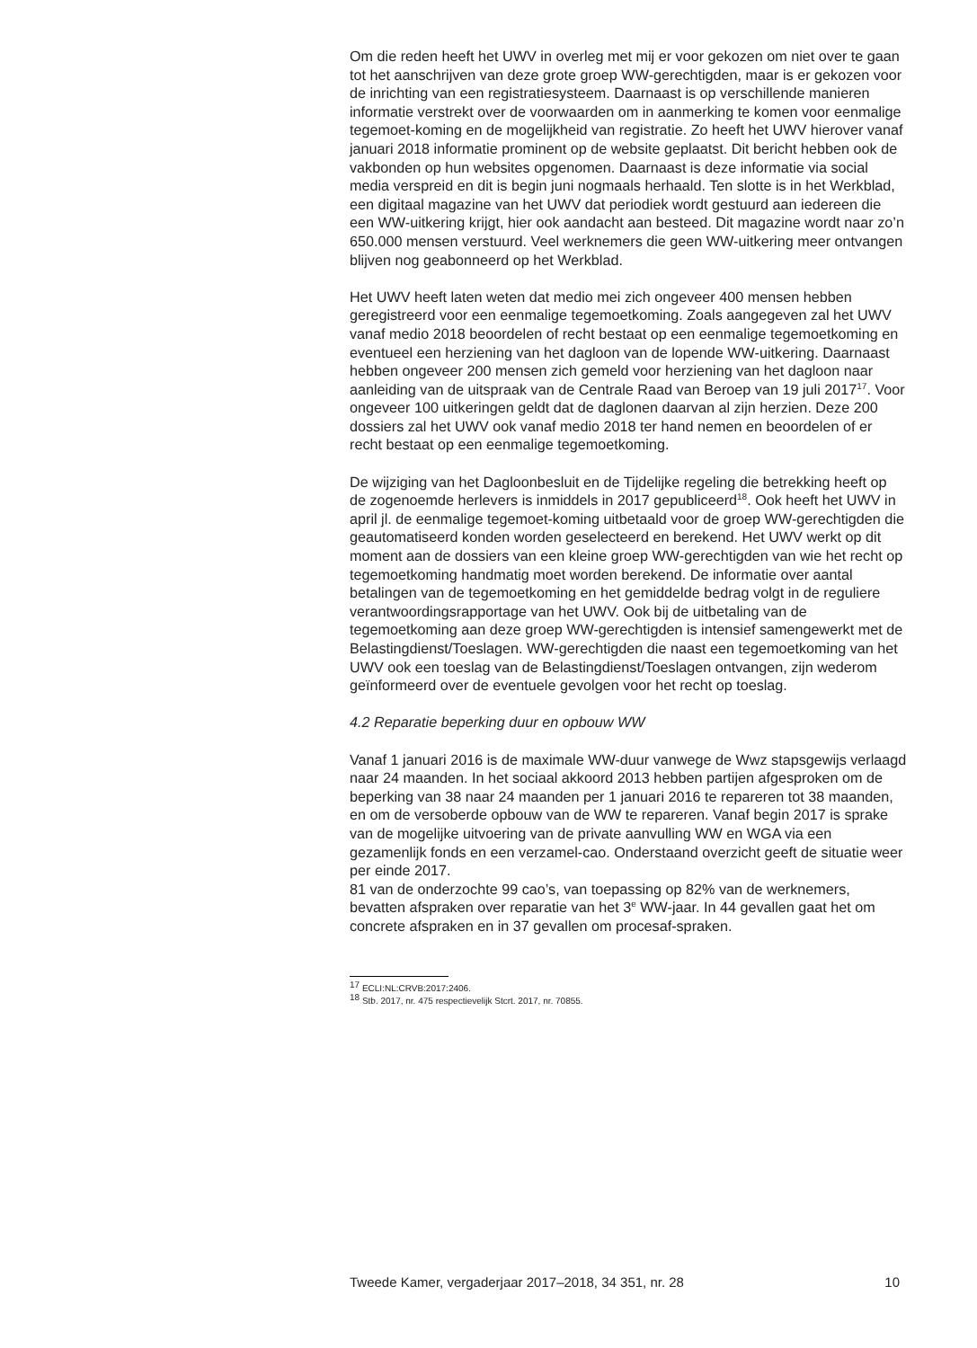Om die reden heeft het UWV in overleg met mij er voor gekozen om niet over te gaan tot het aanschrijven van deze grote groep WW-gerechtigden, maar is er gekozen voor de inrichting van een registratiesysteem. Daarnaast is op verschillende manieren informatie verstrekt over de voorwaarden om in aanmerking te komen voor eenmalige tegemoet-koming en de mogelijkheid van registratie. Zo heeft het UWV hierover vanaf januari 2018 informatie prominent op de website geplaatst. Dit bericht hebben ook de vakbonden op hun websites opgenomen. Daarnaast is deze informatie via social media verspreid en dit is begin juni nogmaals herhaald. Ten slotte is in het Werkblad, een digitaal magazine van het UWV dat periodiek wordt gestuurd aan iedereen die een WW-uitkering krijgt, hier ook aandacht aan besteed. Dit magazine wordt naar zo’n 650.000 mensen verstuurd. Veel werknemers die geen WW-uitkering meer ontvangen blijven nog geabonneerd op het Werkblad.
Het UWV heeft laten weten dat medio mei zich ongeveer 400 mensen hebben geregistreerd voor een eenmalige tegemoetkoming. Zoals aangegeven zal het UWV vanaf medio 2018 beoordelen of recht bestaat op een eenmalige tegemoetkoming en eventueel een herziening van het dagloon van de lopende WW-uitkering. Daarnaast hebben ongeveer 200 mensen zich gemeld voor herziening van het dagloon naar aanleiding van de uitspraak van de Centrale Raad van Beroep van 19 juli 2017<sup>17</sup>. Voor ongeveer 100 uitkeringen geldt dat de daglonen daarvan al zijn herzien. Deze 200 dossiers zal het UWV ook vanaf medio 2018 ter hand nemen en beoordelen of er recht bestaat op een eenmalige tegemoetkoming.
De wijziging van het Dagloonbesluit en de Tijdelijke regeling die betrekking heeft op de zogenoemde herlevers is inmiddels in 2017 gepubliceerd<sup>18</sup>. Ook heeft het UWV in april jl. de eenmalige tegemoet-koming uitbetaald voor de groep WW-gerechtigden die geautomatiseerd konden worden geselecteerd en berekend. Het UWV werkt op dit moment aan de dossiers van een kleine groep WW-gerechtigden van wie het recht op tegemoetkoming handmatig moet worden berekend. De informatie over aantal betalingen van de tegemoetkoming en het gemiddelde bedrag volgt in de reguliere verantwoordingsrapportage van het UWV. Ook bij de uitbetaling van de tegemoetkoming aan deze groep WW-gerechtigden is intensief samengewerkt met de Belastingdienst/Toeslagen. WW-gerechtigden die naast een tegemoetkoming van het UWV ook een toeslag van de Belastingdienst/Toeslagen ontvangen, zijn wederom geïnformeerd over de eventuele gevolgen voor het recht op toeslag.
4.2 Reparatie beperking duur en opbouw WW
Vanaf 1 januari 2016 is de maximale WW-duur vanwege de Wwz stapsgewijs verlaagd naar 24 maanden. In het sociaal akkoord 2013 hebben partijen afgesproken om de beperking van 38 naar 24 maanden per 1 januari 2016 te repareren tot 38 maanden, en om de versoberde opbouw van de WW te repareren. Vanaf begin 2017 is sprake van de mogelijke uitvoering van de private aanvulling WW en WGA via een gezamenlijk fonds en een verzamel-cao. Onderstaand overzicht geeft de situatie weer per einde 2017.
81 van de onderzochte 99 cao’s, van toepassing op 82% van de werknemers, bevatten afspraken over reparatie van het 3<sup>e</sup> WW-jaar. In 44 gevallen gaat het om concrete afspraken en in 37 gevallen om procesaf-spraken.
<sup>17</sup> ECLI:NL:CRVB:2017:2406.
<sup>18</sup> Stb. 2017, nr. 475 respectievelijk Stcrt. 2017, nr. 70855.
Tweede Kamer, vergaderjaar 2017–2018, 34 351, nr. 28 10